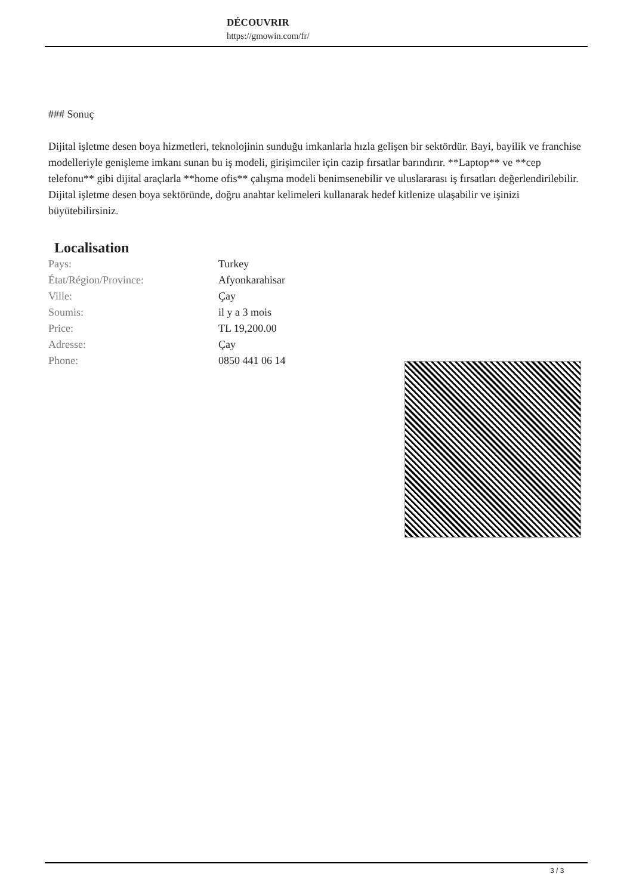DÉCOUVRIR
https://gmowin.com/fr/
### Sonuç
Dijital işletme desen boya hizmetleri, teknolojinin sunduğu imkanlarla hızla gelişen bir sektördür. Bayi, bayilik ve franchise modelleriyle genişleme imkanı sunan bu iş modeli, girişimciler için cazip fırsatlar barındırır. **Laptop** ve **cep telefonu** gibi dijital araçlarla **home ofis** çalışma modeli benimsenebilir ve uluslararası iş fırsatları değerlendirilebilir. Dijital işletme desen boya sektöründe, doğru anahtar kelimeleri kullanarak hedef kitlenize ulaşabilir ve işinizi büyütebilirsiniz.
Localisation
| Pays: | Turkey |
| État/Région/Province: | Afyonkarahisar |
| Ville: | Çay |
| Soumis: | il y a 3 mois |
| Price: | TL 19,200.00 |
| Adresse: | Çay |
| Phone: | 0850 441 06 14 |
3 / 3